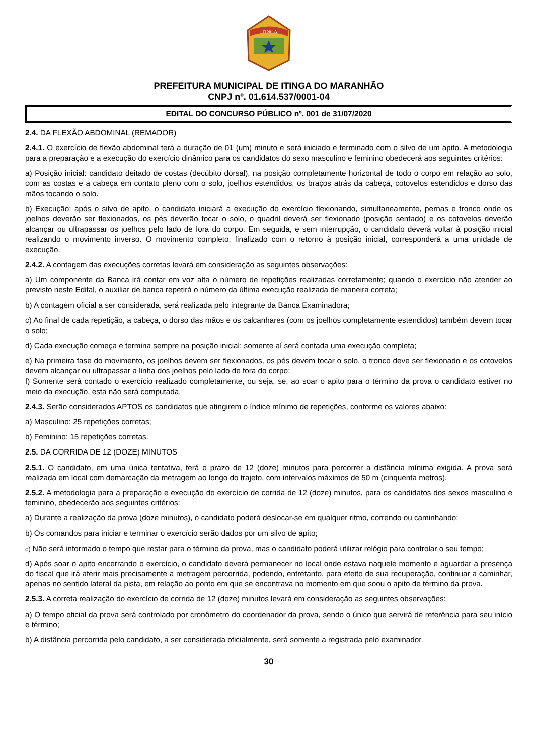ITINGA
PREFEITURA MUNICIPAL DE ITINGA DO MARANHÃO
CNPJ nº. 01.614.537/0001-04
EDITAL DO CONCURSO PÚBLICO nº. 001 de 31/07/2020
2.4. DA FLEXÃO ABDOMINAL (REMADOR)
2.4.1. O exercício de flexão abdominal terá a duração de 01 (um) minuto e será iniciado e terminado com o silvo de um apito. A metodologia para a preparação e a execução do exercício dinâmico para os candidatos do sexo masculino e feminino obedecerá aos seguintes critérios:
a) Posição inicial: candidato deitado de costas (decúbito dorsal), na posição completamente horizontal de todo o corpo em relação ao solo, com as costas e a cabeça em contato pleno com o solo, joelhos estendidos, os braços atrás da cabeça, cotovelos estendidos e dorso das mãos tocando o solo.
b) Execução: após o silvo de apito, o candidato iniciará a execução do exercício flexionando, simultaneamente, pernas e tronco onde os joelhos deverão ser flexionados, os pés deverão tocar o solo, o quadril deverá ser flexionado (posição sentado) e os cotovelos deverão alcançar ou ultrapassar os joelhos pelo lado de fora do corpo. Em seguida, e sem interrupção, o candidato deverá voltar à posição inicial realizando o movimento inverso. O movimento completo, finalizado com o retorno à posição inicial, corresponderá a uma unidade de execução.
2.4.2. A contagem das execuções corretas levará em consideração as seguintes observações:
a) Um componente da Banca irá contar em voz alta o número de repetições realizadas corretamente; quando o exercício não atender ao previsto neste Edital, o auxiliar de banca repetirá o número da última execução realizada de maneira correta;
b) A contagem oficial a ser considerada, será realizada pelo integrante da Banca Examinadora;
c) Ao final de cada repetição, a cabeça, o dorso das mãos e os calcanhares (com os joelhos completamente estendidos) também devem tocar o solo;
d) Cada execução começa e termina sempre na posição inicial; somente aí será contada uma execução completa;
e) Na primeira fase do movimento, os joelhos devem ser flexionados, os pés devem tocar o solo, o tronco deve ser flexionado e os cotovelos devem alcançar ou ultrapassar a linha dos joelhos pelo lado de fora do corpo;
f) Somente será contado o exercício realizado completamente, ou seja, se, ao soar o apito para o término da prova o candidato estiver no meio da execução, esta não será computada.
2.4.3. Serão considerados APTOS os candidatos que atingirem o índice mínimo de repetições, conforme os valores abaixo:
a) Masculino: 25 repetições corretas;
b) Feminino: 15 repetições corretas.
2.5. DA CORRIDA DE 12 (DOZE) MINUTOS
2.5.1. O candidato, em uma única tentativa, terá o prazo de 12 (doze) minutos para percorrer a distância mínima exigida. A prova será realizada em local com demarcação da metragem ao longo do trajeto, com intervalos máximos de 50 m (cinquenta metros).
2.5.2. A metodologia para a preparação e execução do exercício de corrida de 12 (doze) minutos, para os candidatos dos sexos masculino e feminino, obedecerão aos seguintes critérios:
a) Durante a realização da prova (doze minutos), o candidato poderá deslocar-se em qualquer ritmo, correndo ou caminhando;
b) Os comandos para iniciar e terminar o exercício serão dados por um silvo de apito;
c) Não será informado o tempo que restar para o término da prova, mas o candidato poderá utilizar relógio para controlar o seu tempo;
d) Após soar o apito encerrando o exercício, o candidato deverá permanecer no local onde estava naquele momento e aguardar a presença do fiscal que irá aferir mais precisamente a metragem percorrida, podendo, entretanto, para efeito de sua recuperação, continuar a caminhar, apenas no sentido lateral da pista, em relação ao ponto em que se encontrava no momento em que soou o apito de término da prova.
2.5.3. A correta realização do exercício de corrida de 12 (doze) minutos levará em consideração as seguintes observações:
a) O tempo oficial da prova será controlado por cronômetro do coordenador da prova, sendo o único que servirá de referência para seu início e término;
b) A distância percorrida pelo candidato, a ser considerada oficialmente, será somente a registrada pelo examinador.
30